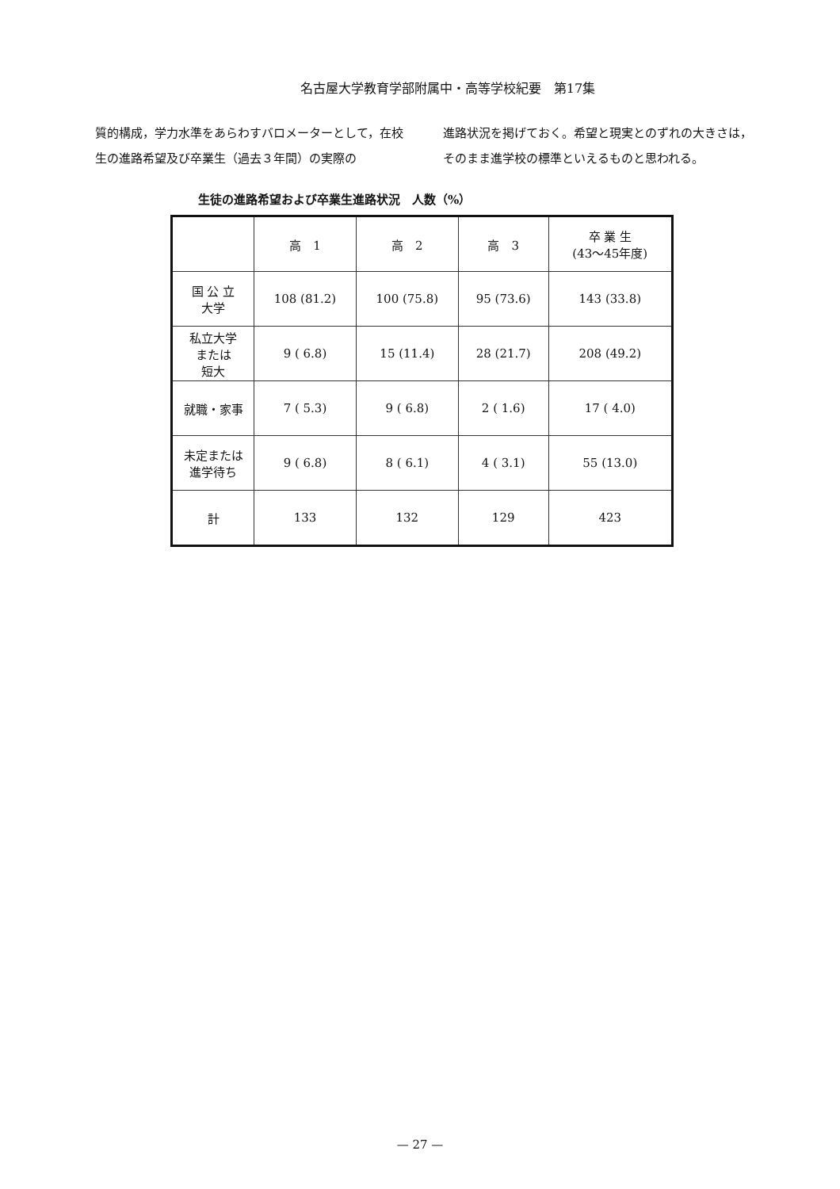名古屋大学教育学部附属中・高等学校紀要　第17集
質的構成，学力水準をあらわすバロメーターとして，在校生の進路希望及び卒業生（過去３年間）の実際の
進路状況を掲げておく。希望と現実とのずれの大きさは，そのまま進学校の標準といえるものと思われる。
生徒の進路希望および卒業生進路状況　人数（%）
| | 高 1 | 高 2 | 高 3 | 卒 業 生 (43〜45年度) |
| --- | --- | --- | --- | --- |
| 国 公 立 大学 | 108 (81.2) | 100 (75.8) | 95 (73.6) | 143 (33.8) |
| 私立大学 または 短大 | 9 ( 6.8) | 15 (11.4) | 28 (21.7) | 208 (49.2) |
| 就職・家事 | 7 ( 5.3) | 9 ( 6.8) | 2 ( 1.6) | 17 ( 4.0) |
| 未定または 進学待ち | 9 ( 6.8) | 8 ( 6.1) | 4 ( 3.1) | 55 (13.0) |
| 計 | 133 | 132 | 129 | 423 |
— 27 —